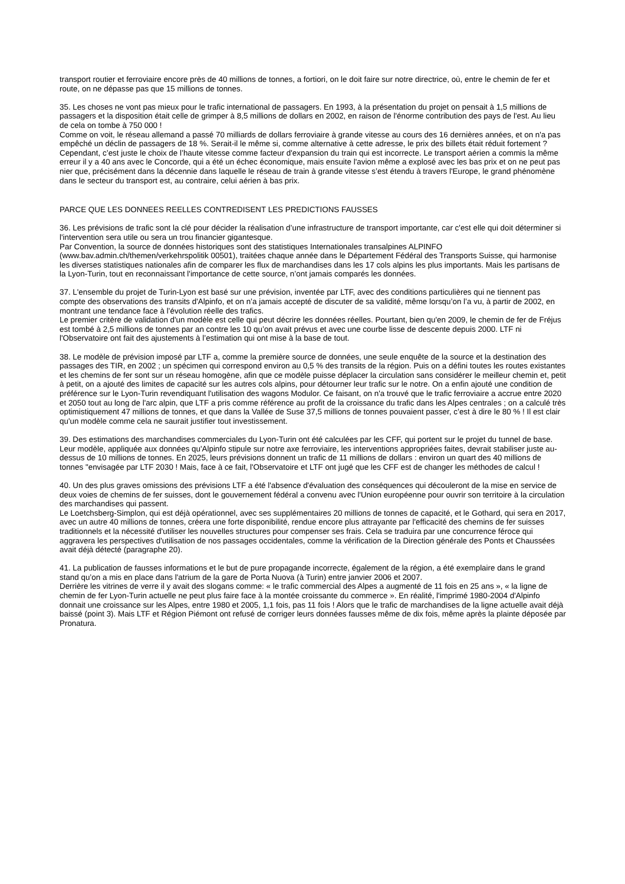transport routier et ferroviaire encore près de 40 millions de tonnes, a fortiori, on le doit faire sur notre directrice, où, entre le chemin de fer et route, on ne dépasse pas que 15 millions de tonnes.
35. Les choses ne vont pas mieux pour le trafic international de passagers. En 1993, à la présentation du projet on pensait à 1,5 millions de passagers et la disposition était celle de grimper à 8,5 millions de dollars en 2002, en raison de l'énorme contribution des pays de l'est. Au lieu de cela on tombe à 750 000 !
Comme on voit, le réseau allemand a passé 70 milliards de dollars ferroviaire à grande vitesse au cours des 16 dernières années, et on n'a pas empêché un déclin de passagers de 18 %. Serait-il le même si, comme alternative à cette adresse, le prix des billets était réduit fortement ? Cependant, c’est juste le choix de l’haute vitesse comme facteur d'expansion du train qui est incorrecte. Le transport aérien a commis la même erreur il y a 40 ans avec le Concorde, qui a été un échec économique, mais ensuite l'avion même a explosé avec les bas prix et on ne peut pas nier que, précisément dans la décennie dans laquelle le réseau de train à grande vitesse s’est étendu à travers l'Europe, le grand phénomène dans le secteur du transport est, au contraire, celui aérien à bas prix.
PARCE QUE LES DONNEES REELLES CONTREDISENT LES PREDICTIONS FAUSSES
36. Les prévisions de trafic sont la clé pour décider la réalisation d’une infrastructure de transport importante, car c'est elle qui doit déterminer si l'intervention sera utile ou sera un trou financier gigantesque.
Par Convention, la source de données historiques sont des statistiques Internationales transalpines ALPINFO (www.bav.admin.ch/themen/verkehrspolitik 00501), traitées chaque année dans le Département Fédéral des Transports Suisse, qui harmonise les diverses statistiques nationales afin de comparer les flux de marchandises dans les 17 cols alpins les plus importants. Mais les partisans de la Lyon-Turin, tout en reconnaissant l'importance de cette source, n’ont jamais comparés les données.
37. L'ensemble du projet de Turin-Lyon est basé sur une prévision, inventée par LTF, avec des conditions particulières qui ne tiennent pas compte des observations des transits d'Alpinfo, et on n’a jamais accepté de discuter de sa validité, même lorsqu’on l’a vu, à partir de 2002, en montrant une tendance face à l’évolution réelle des trafics.
Le premier critère de validation d'un modèle est celle qui peut décrire les données réelles. Pourtant, bien qu'en 2009, le chemin de fer de Fréjus est tombé à 2,5 millions de tonnes par an contre les 10 qu’on avait prévus et avec une courbe lisse de descente depuis 2000. LTF ni l'Observatoire ont fait des ajustements à l’estimation qui ont mise à la base de tout.
38. Le modèle de prévision imposé par LTF a, comme la première source de données, une seule enquête de la source et la destination des passages des TIR, en 2002 ; un spécimen qui correspond environ au 0,5 % des transits de la région. Puis on a défini toutes les routes existantes et les chemins de fer sont sur un réseau homogène, afin que ce modèle puisse déplacer la circulation sans considérer le meilleur chemin et, petit à petit, on a ajouté des limites de capacité sur les autres cols alpins, pour détourner leur trafic sur le notre. On a enfin ajouté une condition de préférence sur le Lyon-Turin revendiquant l'utilisation des wagons Modulor. Ce faisant, on n'a trouvé que le trafic ferroviaire a accrue entre 2020 et 2050 tout au long de l'arc alpin, que LTF a pris comme référence au profit de la croissance du trafic dans les Alpes centrales ; on a calculé très optimistiquement 47 millions de tonnes, et que dans la Vallée de Suse 37,5 millions de tonnes pouvaient passer, c’est à dire le 80 % ! Il est clair qu'un modèle comme cela ne saurait justifier tout investissement.
39. Des estimations des marchandises commerciales du Lyon-Turin ont été calculées par les CFF, qui portent sur le projet du tunnel de base. Leur modèle, appliquée aux données qu'Alpinfo stipule sur notre axe ferroviaire, les interventions appropriées faites, devrait stabiliser juste au-dessus de 10 millions de tonnes. En 2025, leurs prévisions donnent un trafic de 11 millions de dollars : environ un quart des 40 millions de tonnes "envisagée par LTF 2030 ! Mais, face à ce fait, l'Observatoire et LTF ont jugé que les CFF est de changer les méthodes de calcul !
40. Un des plus graves omissions des prévisions LTF a été l'absence d'évaluation des conséquences qui découleront de la mise en service de deux voies de chemins de fer suisses, dont le gouvernement fédéral a convenu avec l'Union européenne pour ouvrir son territoire à la circulation des marchandises qui passent.
Le Loetchsberg-Simplon, qui est déjà opérationnel, avec ses supplémentaires 20 millions de tonnes de capacité, et le Gothard, qui sera en 2017, avec un autre 40 millions de tonnes, créera une forte disponibilité, rendue encore plus attrayante par l'efficacité des chemins de fer suisses traditionnels et la nécessité d'utiliser les nouvelles structures pour compenser ses frais. Cela se traduira par une concurrence féroce qui aggravera les perspectives d'utilisation de nos passages occidentales, comme la vérification de la Direction générale des Ponts et Chaussées avait déjà détecté (paragraphe 20).
41. La publication de fausses informations et le but de pure propagande incorrecte, également de la région, a été exemplaire dans le grand stand qu’on a mis en place dans l'atrium de la gare de Porta Nuova (à Turin) entre janvier 2006 et 2007.
Derrière les vitrines de verre il y avait des slogans comme: « le trafic commercial des Alpes a augmenté de 11 fois en 25 ans », « la ligne de chemin de fer Lyon-Turin actuelle ne peut plus faire face à la montée croissante du commerce ». En réalité, l'imprimé 1980-2004 d'Alpinfo donnait une croissance sur les Alpes, entre 1980 et 2005, 1,1 fois, pas 11 fois ! Alors que le trafic de marchandises de la ligne actuelle avait déjà baissé (point 3). Mais LTF et Région Piémont ont refusé de corriger leurs données fausses même de dix fois, même après la plainte déposée par Pronatura.